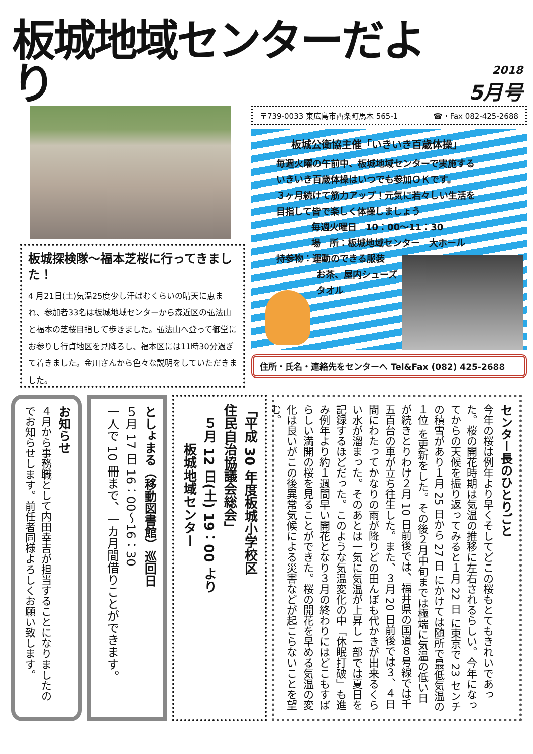板城地域センターだより
2018
5月号
板城探検隊～福本芝桜に行ってきました！
4 月21日(土)気温25度少し汗ばむくらいの晴天に恵まれ、参加者33名は板城地域センターから森近区の弘法山と福本の芝桜目指して歩きました。弘法山へ登って御堂にお参りし行貞地区を見降ろし、福本区には11時30分過ぎて着きました。金川さんから色々な説明をしていただきました。
〒739-0033 東広島市西条町馬木 565-1 ☎・Fax 082-425-2688
板城公衛協主催「いきいき百歳体操」
毎週火曜の午前中、板城地域センターで実施する
いきいき百歳体操はいつでも参加ＯＫです。
３ヶ月続けて筋力アップ！元気に若々しい生活を
目指して皆で楽しく体操しましょう
毎週火曜日　10：00～11：30
場　所：板城地域センター　大ホール
持参物：運動のできる服装
お茶、屋内シューズ
タオル
住所・氏名・連絡先をセンターへ Tel&Fax (082) 425-2688
センター長のひとりごと
今年の桜は例年より早くそしてどこの桜もとてもきれいであった。桜の開花時期は気温の推移に左右されるらしい。今年になってからの天候を振り返ってみると１月 22 日 に東京で 23 センチの積雪があり１月 25 日から 27 日 にかけては随所で最低気温の１位 を更新をした。その後２月中旬までは極端に気温の低い日が続きとりわけ２月 10 日前後では、福井県の国道８号線では千五百台の車が立ち往生した。また、３月 20 日前後では３、４日間にわたってかなりの雨が降りどの田んぼも代かきが出来るくらい水が溜まった。そのあとは一気に気温が上昇し一部では夏日を記録するほどだった。このような気温変化の中「休眠打破」も進み例年より約１週間早い開花となり３月の終わりにはどこもすばらしい満開の桜を見ることができた。桜の開花を早める気温の変化は良いがこの後異常気候による災害などが起こらないことを望む。
「平成 30 年度板城小学校区
住民自治協議会総会」
　５月 12 日(土) 19：00 より
　　　板城地域センター
としょまる（移動図書館）巡回日
５月 17 日 16：00～16：30
一人で 10 冊まで、一カ月間借りことができます。
お知らせ
４月から事務職として内田幸吉が担当することになりましたのでお知らせします。前任者同様よろしくお願い致します。